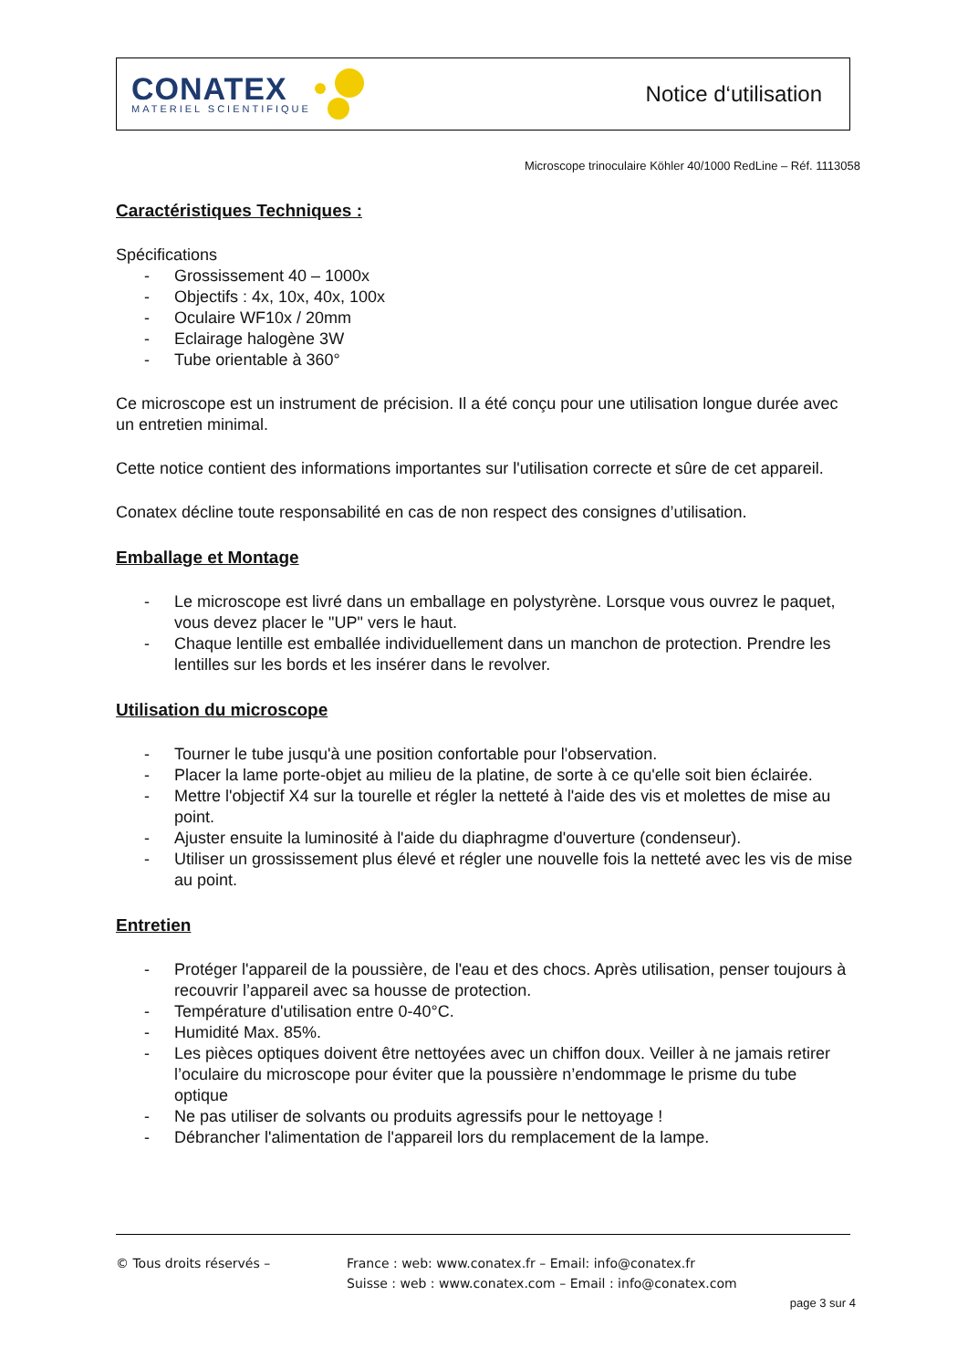CONATEX
MATERIEL SCIENTIFIQUE
Notice d‘utilisation
Microscope trinoculaire Köhler 40/1000 RedLine – Réf. 1113058
Caractéristiques Techniques :
Spécifications
- Grossissement 40 – 1000x
- Objectifs : 4x, 10x, 40x, 100x
- Oculaire WF10x / 20mm
- Eclairage halogène 3W
- Tube orientable à 360°
Ce microscope est un instrument de précision. Il a été conçu pour une utilisation longue durée avec un entretien minimal.
Cette notice contient des informations importantes sur l'utilisation correcte et sûre de cet appareil.
Conatex décline toute responsabilité en cas de non respect des consignes d’utilisation.
Emballage et Montage
- Le microscope est livré dans un emballage en polystyrène. Lorsque vous ouvrez le paquet, vous devez placer le "UP" vers le haut.
- Chaque lentille est emballée individuellement dans un manchon de protection. Prendre les lentilles sur les bords et les insérer dans le revolver.
Utilisation du microscope
- Tourner le tube jusqu'à une position confortable pour l'observation.
- Placer la lame porte-objet au milieu de la platine, de sorte à ce qu'elle soit bien éclairée.
- Mettre l'objectif X4 sur la tourelle et régler la netteté à l'aide des vis et molettes de mise au point.
- Ajuster ensuite la luminosité à l'aide du diaphragme d'ouverture (condenseur).
- Utiliser un grossissement plus élevé et régler une nouvelle fois la netteté avec les vis de mise au point.
Entretien
- Protéger l'appareil de la poussière, de l'eau et des chocs. Après utilisation, penser toujours à recouvrir l’appareil avec sa housse de protection.
- Température d'utilisation entre 0-40°C.
- Humidité Max. 85%.
- Les pièces optiques doivent être nettoyées avec un chiffon doux. Veiller à ne jamais retirer l’oculaire du microscope pour éviter que la poussière n’endommage le prisme du tube optique
- Ne pas utiliser de solvants ou produits agressifs pour le nettoyage !
- Débrancher l'alimentation de l'appareil lors du remplacement de la lampe.
© Tous droits réservés – France : web: www.conatex.fr – Email: info@conatex.fr
Suisse : web : www.conatex.com – Email : info@conatex.com
page 3 sur 4